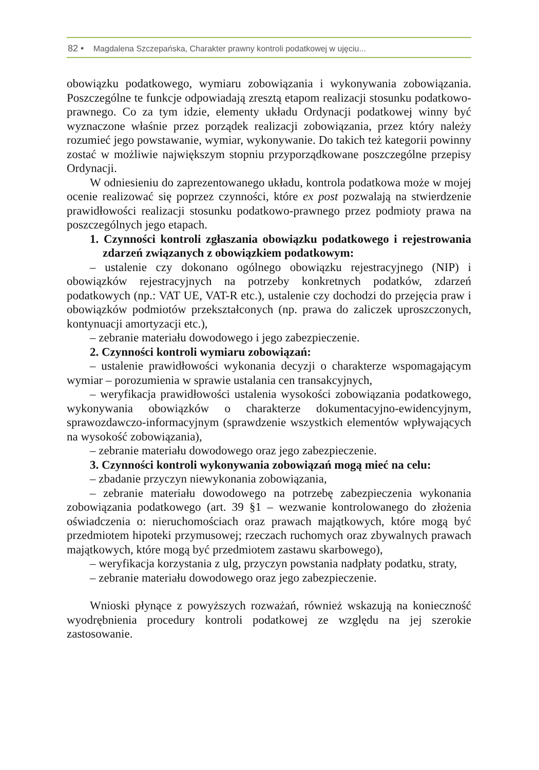82 • Magdalena Szczepańska, Charakter prawny kontroli podatkowej w ujęciu...
obowiązku podatkowego, wymiaru zobowiązania i wykonywania zobowiązania. Poszczególne te funkcje odpowiadają zresztą etapom realizacji stosunku podatkowo-prawnego. Co za tym idzie, elementy układu Ordynacji podatkowej winny być wyznaczone właśnie przez porządek realizacji zobowiązania, przez który należy rozumieć jego powstawanie, wymiar, wykonywanie. Do takich też kategorii powinny zostać w możliwie największym stopniu przyporządkowane poszczególne przepisy Ordynacji.
W odniesieniu do zaprezentowanego układu, kontrola podatkowa może w mojej ocenie realizować się poprzez czynności, które ex post pozwalają na stwierdzenie prawidłowości realizacji stosunku podatkowo-prawnego przez podmioty prawa na poszczególnych jego etapach.
1. Czynności kontroli zgłaszania obowiązku podatkowego i rejestrowania zdarzeń związanych z obowiązkiem podatkowym:
– ustalenie czy dokonano ogólnego obowiązku rejestracyjnego (NIP) i obowiązków rejestracyjnych na potrzeby konkretnych podatków, zdarzeń podatkowych (np.: VAT UE, VAT-R etc.), ustalenie czy dochodzi do przejęcia praw i obowiązków podmiotów przekształconych (np. prawa do zaliczek uproszczonych, kontynuacji amortyzacji etc.),
– zebranie materiału dowodowego i jego zabezpieczenie.
2. Czynności kontroli wymiaru zobowiązań:
– ustalenie prawidłowości wykonania decyzji o charakterze wspomagającym wymiar – porozumienia w sprawie ustalania cen transakcyjnych,
– weryfikacja prawidłowości ustalenia wysokości zobowiązania podatkowego, wykonywania obowiązków o charakterze dokumentacyjno-ewidencyjnym, sprawozdawczo-informacyjnym (sprawdzenie wszystkich elementów wpływających na wysokość zobowiązania),
– zebranie materiału dowodowego oraz jego zabezpieczenie.
3. Czynności kontroli wykonywania zobowiązań mogą mieć na celu:
– zbadanie przyczyn niewykonania zobowiązania,
– zebranie materiału dowodowego na potrzebę zabezpieczenia wykonania zobowiązania podatkowego (art. 39 §1 – wezwanie kontrolowanego do złożenia oświadczenia o: nieruchomościach oraz prawach majątkowych, które mogą być przedmiotem hipoteki przymusowej; rzeczach ruchomych oraz zbywalnych prawach majątkowych, które mogą być przedmiotem zastawu skarbowego),
– weryfikacja korzystania z ulg, przyczyn powstania nadpłaty podatku, straty,
– zebranie materiału dowodowego oraz jego zabezpieczenie.
Wnioski płynące z powyższych rozważań, również wskazują na konieczność wyodrębnienia procedury kontroli podatkowej ze względu na jej szerokie zastosowanie.